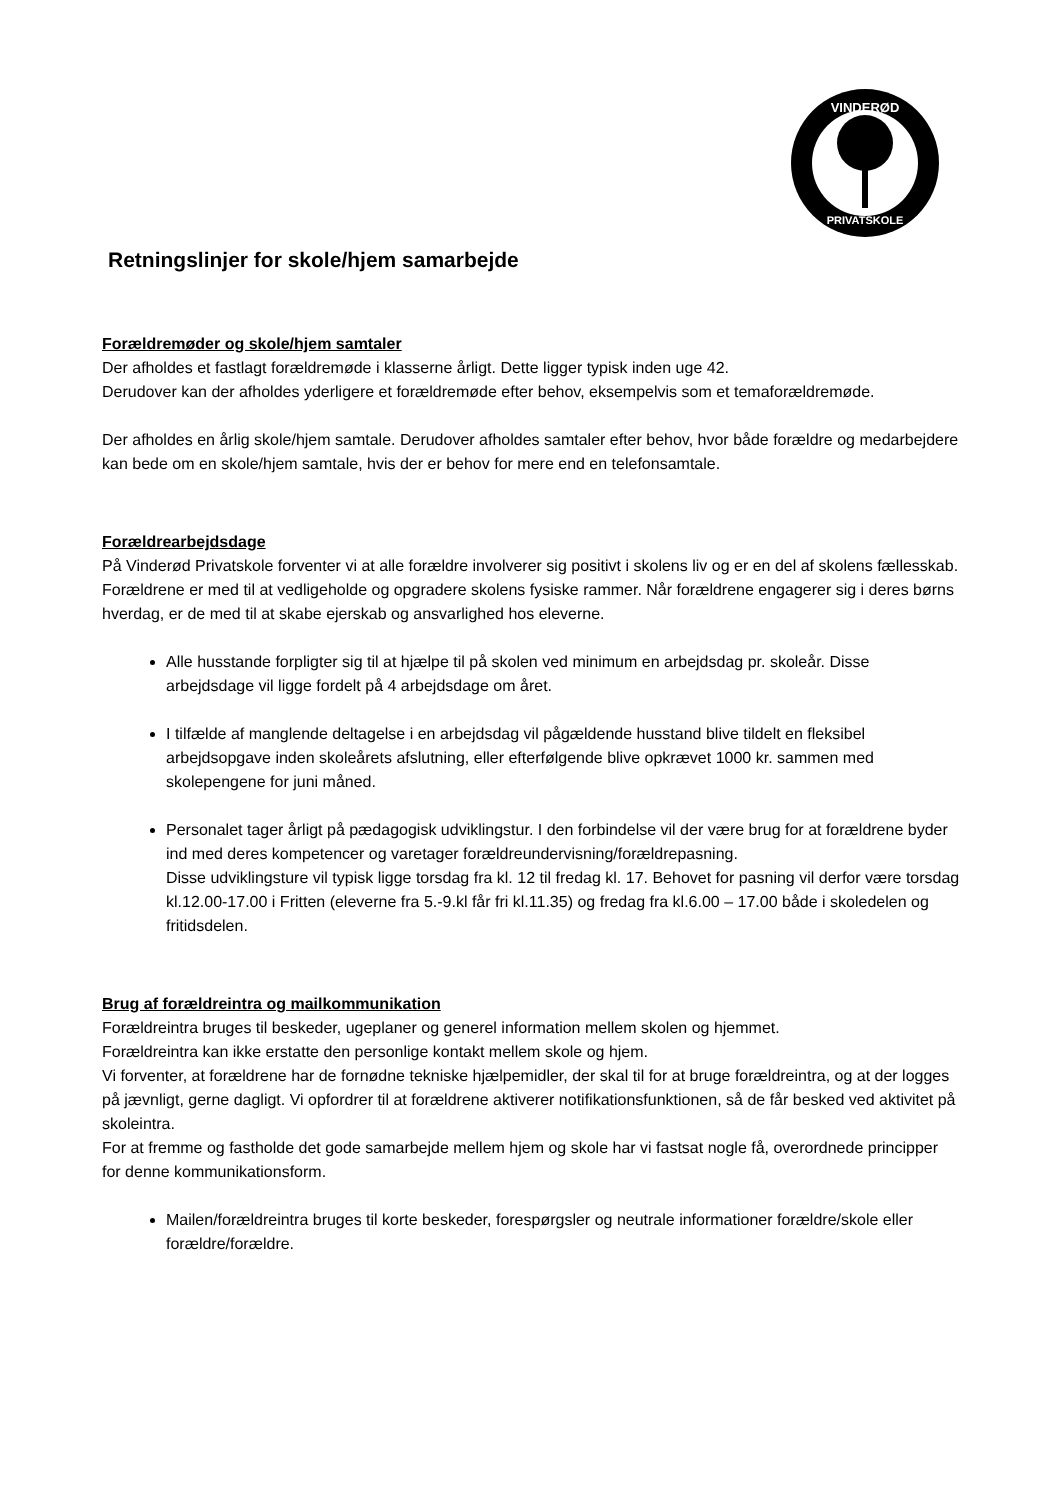VINDERØD
PRIVATSKOLE
Retningslinjer for skole/hjem samarbejde
Forældremøder og skole/hjem samtaler
Der afholdes et fastlagt forældremøde i klasserne årligt. Dette ligger typisk inden uge 42.
Derudover kan der afholdes yderligere et forældremøde efter behov, eksempelvis som et temaforældremøde.
Der afholdes en årlig skole/hjem samtale. Derudover afholdes samtaler efter behov, hvor både forældre og medarbejdere kan bede om en skole/hjem samtale, hvis der er behov for mere end en telefonsamtale.
Forældrearbejdsdage
På Vinderød Privatskole forventer vi at alle forældre involverer sig positivt i skolens liv og er en del af skolens fællesskab. Forældrene er med til at vedligeholde og opgradere skolens fysiske rammer. Når forældrene engagerer sig i deres børns hverdag, er de med til at skabe ejerskab og ansvarlighed hos eleverne.
Alle husstande forpligter sig til at hjælpe til på skolen ved minimum en arbejdsdag pr. skoleår. Disse arbejdsdage vil ligge fordelt på 4 arbejdsdage om året.
I tilfælde af manglende deltagelse i en arbejdsdag vil pågældende husstand blive tildelt en fleksibel arbejdsopgave inden skoleårets afslutning, eller efterfølgende blive opkrævet 1000 kr. sammen med skolepengene for juni måned.
Personalet tager årligt på pædagogisk udviklingstur. I den forbindelse vil der være brug for at forældrene byder ind med deres kompetencer og varetager forældreundervisning/forældrepasning.
Disse udviklingsture vil typisk ligge torsdag fra kl. 12 til fredag kl. 17. Behovet for pasning vil derfor være torsdag kl.12.00-17.00 i Fritten (eleverne fra 5.-9.kl får fri kl.11.35) og fredag fra kl.6.00 – 17.00 både i skoledelen og fritidsdelen.
Brug af forældreintra og mailkommunikation
Forældreintra bruges til beskeder, ugeplaner og generel information mellem skolen og hjemmet.
Forældreintra kan ikke erstatte den personlige kontakt mellem skole og hjem.
Vi forventer, at forældrene har de fornødne tekniske hjælpemidler, der skal til for at bruge forældreintra, og at der logges på jævnligt, gerne dagligt. Vi opfordrer til at forældrene aktiverer notifikationsfunktionen, så de får besked ved aktivitet på skoleintra.
For at fremme og fastholde det gode samarbejde mellem hjem og skole har vi fastsat nogle få, overordnede principper for denne kommunikationsform.
Mailen/forældreintra bruges til korte beskeder, forespørgsler og neutrale informationer forældre/skole eller forældre/forældre.